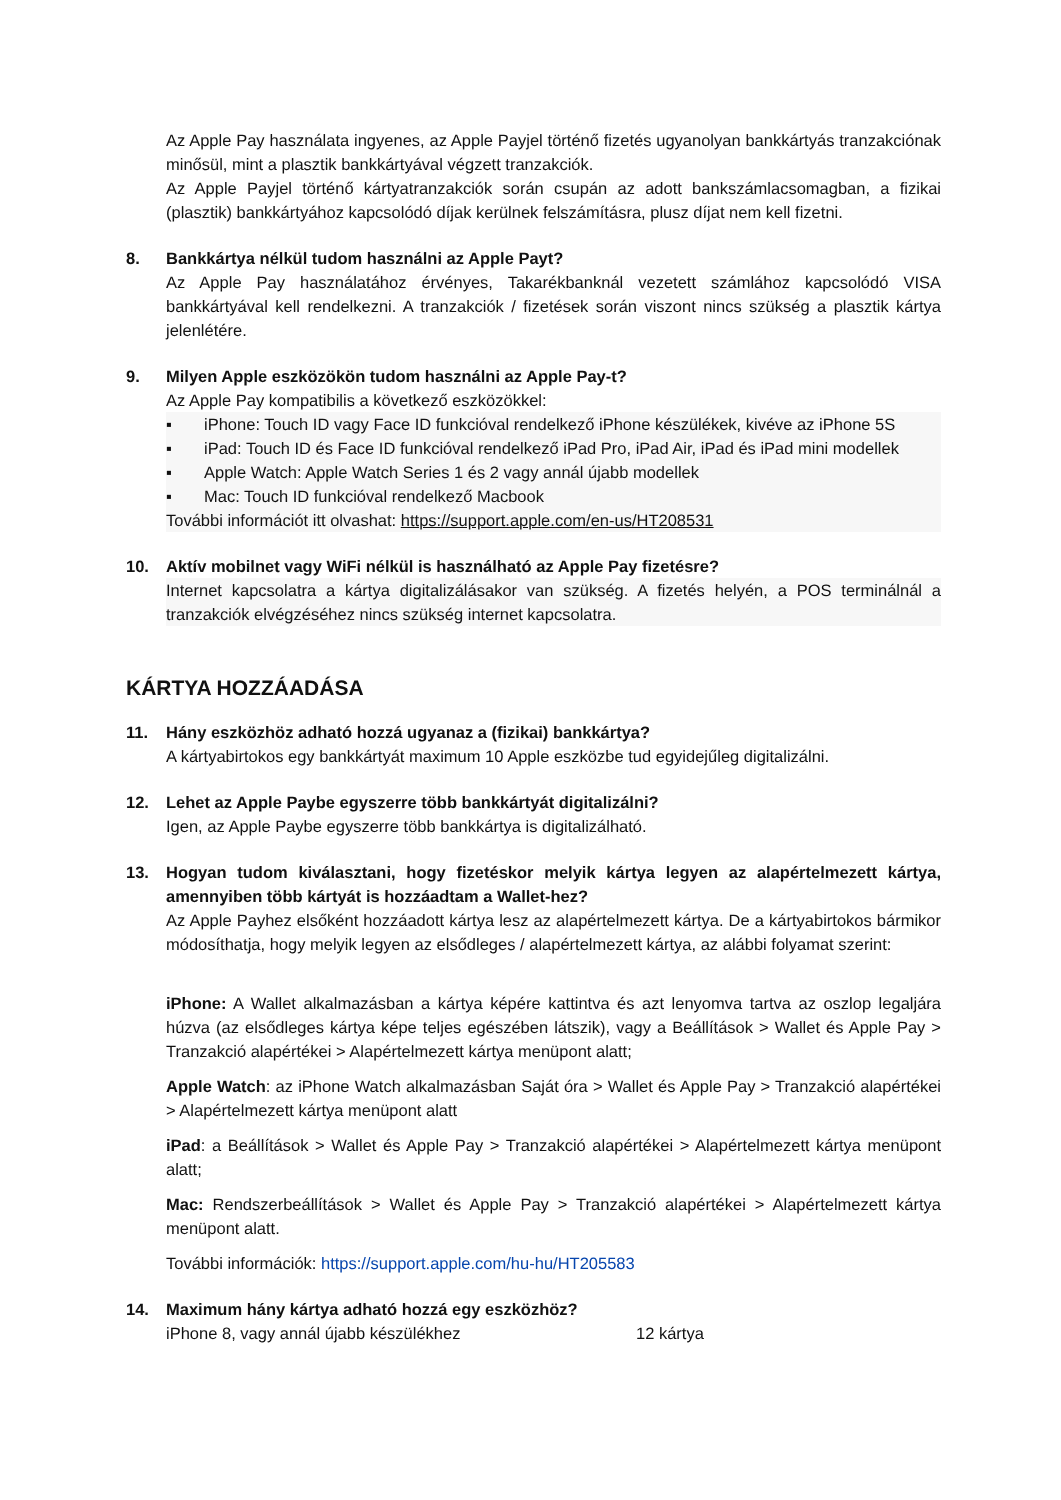Az Apple Pay használata ingyenes, az Apple Payjel történő fizetés ugyanolyan bankkártyás tranzakciónak minősül, mint a plasztik bankkártyával végzett tranzakciók.
Az Apple Payjel történő kártyatranzakciók során csupán az adott bankszámlacsomagban, a fizikai (plasztik) bankkártyához kapcsolódó díjak kerülnek felszámításra, plusz díjat nem kell fizetni.
8. Bankkártya nélkül tudom használni az Apple Payt?
Az Apple Pay használatához érvényes, Takarékbanknál vezetett számlához kapcsolódó VISA bankkártyával kell rendelkezni. A tranzakciók / fizetések során viszont nincs szükség a plasztik kártya jelenlétére.
9. Milyen Apple eszközökön tudom használni az Apple Pay-t?
Az Apple Pay kompatibilis a következő eszközökkel:
▪ iPhone: Touch ID vagy Face ID funkcióval rendelkező iPhone készülékek, kivéve az iPhone 5S
▪ iPad: Touch ID és Face ID funkcióval rendelkező iPad Pro, iPad Air, iPad és iPad mini modellek
▪ Apple Watch: Apple Watch Series 1 és 2 vagy annál újabb modellek
▪ Mac: Touch ID funkcióval rendelkező Macbook
További információt itt olvashat: https://support.apple.com/en-us/HT208531
10. Aktív mobilnet vagy WiFi nélkül is használható az Apple Pay fizetésre?
Internet kapcsolatra a kártya digitalizálásakor van szükség. A fizetés helyén, a POS terminálnál a tranzakciók elvégzéséhez nincs szükség internet kapcsolatra.
KÁRTYA HOZZÁADÁSA
11. Hány eszközhöz adható hozzá ugyanaz a (fizikai) bankkártya?
A kártyabirtokos egy bankkártyát maximum 10 Apple eszközbe tud egyidejűleg digitalizálni.
12. Lehet az Apple Paybe egyszerre több bankkártyát digitalizálni?
Igen, az Apple Paybe egyszerre több bankkártya is digitalizálható.
13. Hogyan tudom kiválasztani, hogy fizetéskor melyik kártya legyen az alapértelmezett kártya, amennyiben több kártyát is hozzáadtam a Wallet-hez?
Az Apple Payhez elsőként hozzáadott kártya lesz az alapértelmezett kártya. De a kártyabirtokos bármikor módosíthatja, hogy melyik legyen az elsődleges / alapértelmezett kártya, az alábbi folyamat szerint:
iPhone: A Wallet alkalmazásban a kártya képére kattintva és azt lenyomva tartva az oszlop legaljára húzva (az elsődleges kártya képe teljes egészében látszik), vagy a Beállítások > Wallet és Apple Pay > Tranzakció alapértékei > Alapértelmezett kártya menüpont alatt;
Apple Watch: az iPhone Watch alkalmazásban Saját óra > Wallet és Apple Pay > Tranzakció alapértékei > Alapértelmezett kártya menüpont alatt
iPad: a Beállítások > Wallet és Apple Pay > Tranzakció alapértékei > Alapértelmezett kártya menüpont alatt;
Mac: Rendszerbeállítások > Wallet és Apple Pay > Tranzakció alapértékei > Alapértelmezett kártya menüpont alatt.
További információk: https://support.apple.com/hu-hu/HT205583
14. Maximum hány kártya adható hozzá egy eszközhöz?
iPhone 8, vagy annál újabb készülékhez 12 kártya